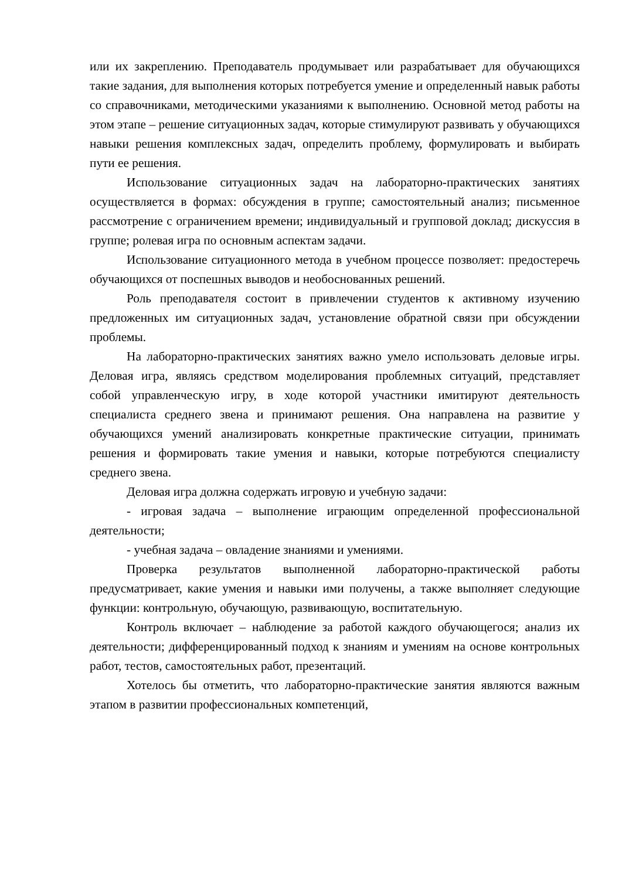или их закреплению. Преподаватель продумывает или разрабатывает для обучающихся такие задания, для выполнения которых потребуется умение и определенный навык работы со справочниками, методическими указаниями к выполнению. Основной метод работы на этом этапе – решение ситуационных задач, которые стимулируют развивать у обучающихся навыки решения комплексных задач, определить проблему, формулировать и выбирать пути ее решения.
Использование ситуационных задач на лабораторно-практических занятиях осуществляется в формах: обсуждения в группе; самостоятельный анализ; письменное рассмотрение с ограничением времени; индивидуальный и групповой доклад; дискуссия в группе; ролевая игра по основным аспектам задачи.
Использование ситуационного метода в учебном процессе позволяет: предостеречь обучающихся от поспешных выводов и необоснованных решений.
Роль преподавателя состоит в привлечении студентов к активному изучению предложенных им ситуационных задач, установление обратной связи при обсуждении проблемы.
На лабораторно-практических занятиях важно умело использовать деловые игры. Деловая игра, являясь средством моделирования проблемных ситуаций, представляет собой управленческую игру, в ходе которой участники имитируют деятельность специалиста среднего звена и принимают решения. Она направлена на развитие у обучающихся умений анализировать конкретные практические ситуации, принимать решения и формировать такие умения и навыки, которые потребуются специалисту среднего звена.
Деловая игра должна содержать игровую и учебную задачи:
- игровая задача – выполнение играющим определенной профессиональной деятельности;
- учебная задача – овладение знаниями и умениями.
Проверка результатов выполненной лабораторно-практической работы предусматривает, какие умения и навыки ими получены, а также выполняет следующие функции: контрольную, обучающую, развивающую, воспитательную.
Контроль включает – наблюдение за работой каждого обучающегося; анализ их деятельности; дифференцированный подход к знаниям и умениям на основе контрольных работ, тестов, самостоятельных работ, презентаций.
Хотелось бы отметить, что лабораторно-практические занятия являются важным этапом в развитии профессиональных компетенций,